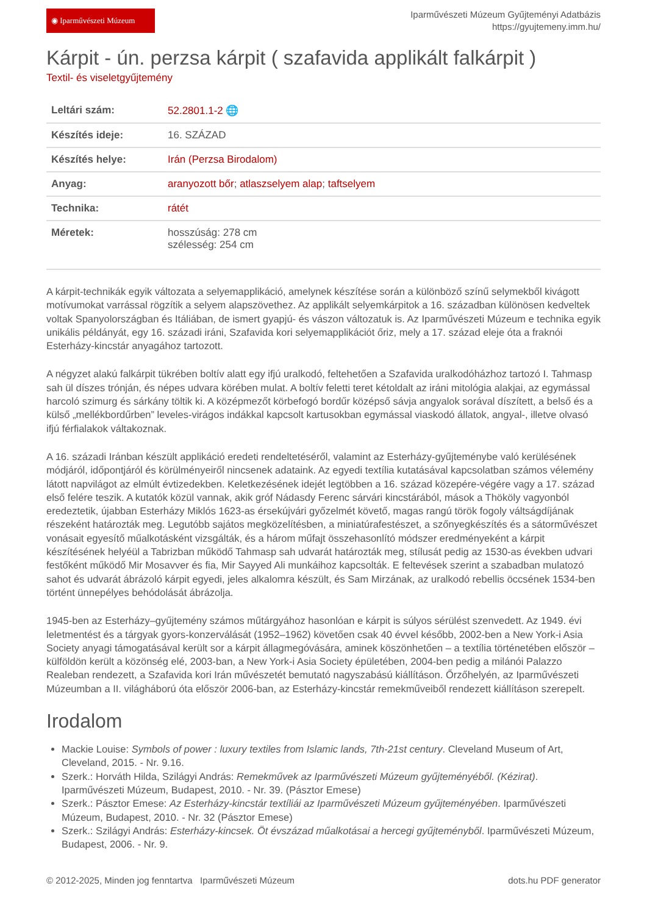◉ Iparművészeti Múzeum
Iparművészeti Múzeum Gyűjteményi Adatbázis
https://gyujtemeny.imm.hu/
Kárpit - ún. perzsa kárpit ( szafavida applikált falkárpit )
Textil- és viseletgyűjtemény
| Leltári szám: | 52.2801.1-2 🌐 |
| Készítés ideje: | 16. SZÁZAD |
| Készítés helye: | Irán (Perzsa Birodalom) |
| Anyag: | aranyozott bőr ; atlaszselyem alap ; taftselyem |
| Technika: | rátét |
| Méretek: | hosszúság: 278 cm szélesség: 254 cm |
A kárpit-technikák egyik változata a selyemapplikáció, amelynek készítése során a különböző színű selymekből kivágott motívumokat varrással rögzítik a selyem alapszövethez. Az applikált selyemkárpitok a 16. században különösen kedveltek voltak Spanyolországban és Itáliában, de ismert gyapjú- és vászon változatuk is. Az Iparművészeti Múzeum e technika egyik unikális példányát, egy 16. századi iráni, Szafavida kori selyemapplikációt őriz, mely a 17. század eleje óta a fraknói Esterházy-kincstár anyagához tartozott.
A négyzet alakú falkárpit tükrében boltív alatt egy ifjú uralkodó, feltehetően a Szafavida uralkodóházhoz tartozó I. Tahmasp sah ül díszes trónján, és népes udvara körében mulat. A boltív feletti teret kétoldalt az iráni mitológia alakjai, az egymással harcoló szimurg és sárkány töltik ki. A középmezőt körbefogó bordűr középső sávja angyalok sorával díszített, a belső és a külső „mellékbordűrben” leveles-virágos indákkal kapcsolt kartusokban egymással viaskodó állatok, angyal-, illetve olvasó ifjú férfialakok váltakoznak.
A 16. századi Iránban készült applikáció eredeti rendeltetéséről, valamint az Esterházy-gyűjteménybe való kerülésének módjáról, időpontjáról és körülményeiről nincsenek adataink. Az egyedi textília kutatásával kapcsolatban számos vélemény látott napvilágot az elmúlt évtizedekben. Keletkezésének idejét legtöbben a 16. század közepére-végére vagy a 17. század első felére teszik. A kutatók közül vannak, akik gróf Nádasdy Ferenc sárvári kincstárából, mások a Thököly vagyonból eredeztetik, újabban Esterházy Miklós 1623-as érsekújvári győzelmét követő, magas rangú török fogoly váltságdíjának részeként határozták meg. Legutóbb sajátos megközelítésben, a miniatúrafestészet, a szőnyegkészítés és a sátorművészet vonásait egyesítő műalkotásként vizsgálták, és a három műfajt összehasonlító módszer eredményeként a kárpit készítésének helyéül a Tabrizban működő Tahmasp sah udvarát határozták meg, stílusát pedig az 1530-as években udvari festőként működő Mir Mosavver és fia, Mir Sayyed Ali munkáihoz kapcsolták. E feltevések szerint a szabadban mulatozó sahot és udvarát ábrázoló kárpit egyedi, jeles alkalomra készült, és Sam Mirzának, az uralkodó rebellis öccsének 1534-ben történt ünnepélyes behódolását ábrázolja.
1945-ben az Esterházy–gyűjtemény számos műtárgyához hasonlóan e kárpit is súlyos sérülést szenvedett. Az 1949. évi leletmentést és a tárgyak gyors-konzerválását (1952–1962) követően csak 40 évvel később, 2002-ben a New York-i Asia Society anyagi támogatásával került sor a kárpit állagmegóvására, aminek köszönhetően – a textília történetében először – külföldön került a közönség elé, 2003-ban, a New York-i Asia Society épületében, 2004-ben pedig a milánói Palazzo Realeban rendezett, a Szafavida kori Irán művészetét bemutató nagyszabású kiállításon. Őrzőhelyén, az Iparművészeti Múzeumban a II. világháború óta először 2006-ban, az Esterházy-kincstár remekműveiből rendezett kiállításon szerepelt.
Irodalom
Mackie Louise: Symbols of power : luxury textiles from Islamic lands, 7th-21st century. Cleveland Museum of Art, Cleveland, 2015. - Nr. 9.16.
Szerk.: Horváth Hilda, Szilágyi András: Remekművek az Iparművészeti Múzeum gyűjteményéből. (Kézirat). Iparművészeti Múzeum, Budapest, 2010. - Nr. 39. (Pásztor Emese)
Szerk.: Pásztor Emese: Az Esterházy-kincstár textíliái az Iparművészeti Múzeum gyűjteményében. Iparművészeti Múzeum, Budapest, 2010. - Nr. 32 (Pásztor Emese)
Szerk.: Szilágyi András: Esterházy-kincsek. Öt évszázad műalkotásai a hercegi gyűjteményből. Iparművészeti Múzeum, Budapest, 2006. - Nr. 9.
© 2012-2025, Minden jog fenntartva Iparművészeti Múzeum dots.hu PDF generator